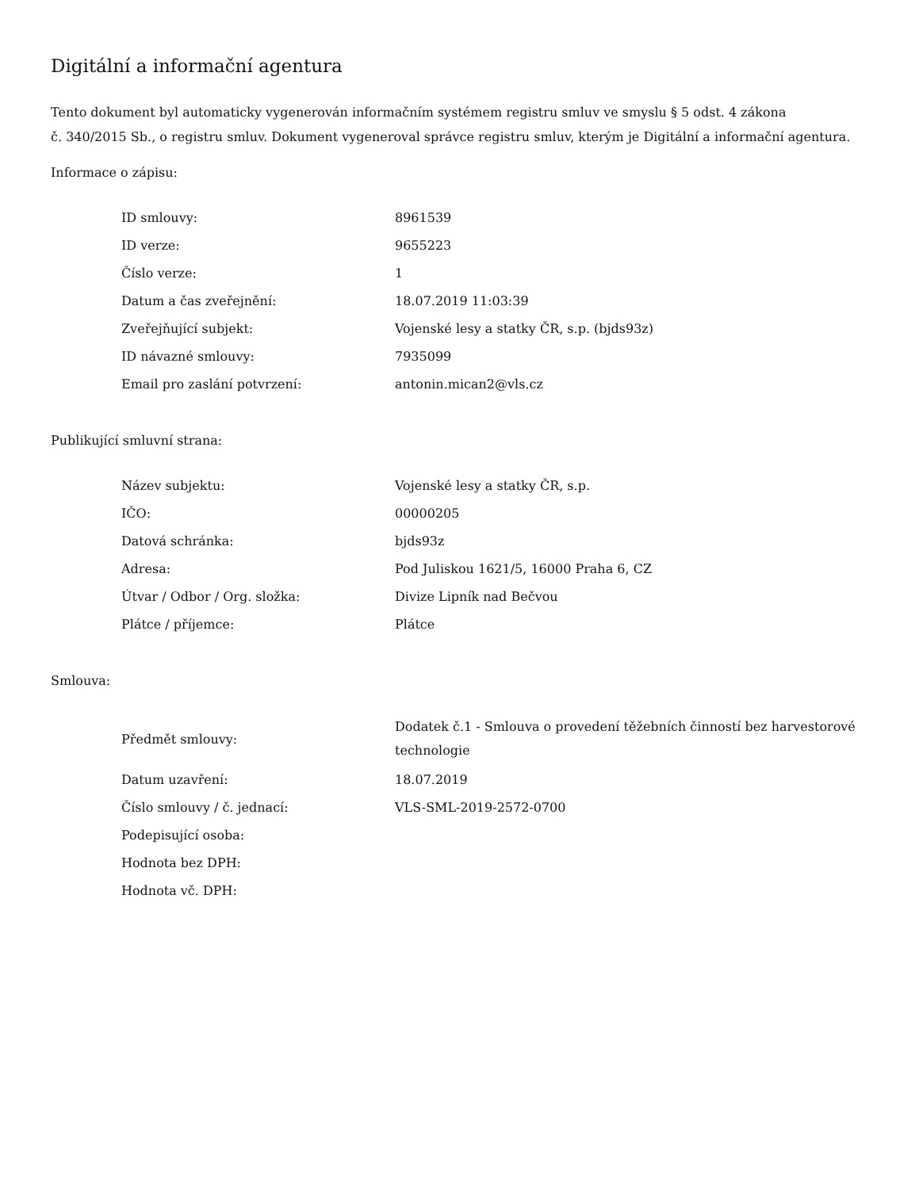Digitální a informační agentura
Tento dokument byl automaticky vygenerován informačním systémem registru smluv ve smyslu § 5 odst. 4 zákona
č. 340/2015 Sb., o registru smluv. Dokument vygeneroval správce registru smluv, kterým je Digitální a informační agentura.
Informace o zápisu:
| ID smlouvy: | 8961539 |
| ID verze: | 9655223 |
| Číslo verze: | 1 |
| Datum a čas zveřejnění: | 18.07.2019 11:03:39 |
| Zveřejňující subjekt: | Vojenské lesy a statky ČR, s.p. (bjds93z) |
| ID návazné smlouvy: | 7935099 |
| Email pro zaslání potvrzení: | antonin.mican2@vls.cz |
Publikující smluvní strana:
| Název subjektu: | Vojenské lesy a statky ČR, s.p. |
| IČO: | 00000205 |
| Datová schránka: | bjds93z |
| Adresa: | Pod Juliskou 1621/5, 16000 Praha 6, CZ |
| Útvar / Odbor / Org. složka: | Divize Lipník nad Bečvou |
| Plátce / příjemce: | Plátce |
Smlouva:
| Předmět smlouvy: | Dodatek č.1 - Smlouva o provedení těžebních činností bez harvestorové technologie |
| Datum uzavření: | 18.07.2019 |
| Číslo smlouvy / č. jednací: | VLS-SML-2019-2572-0700 |
| Podepisující osoba: | |
| Hodnota bez DPH: | |
| Hodnota vč. DPH: | |